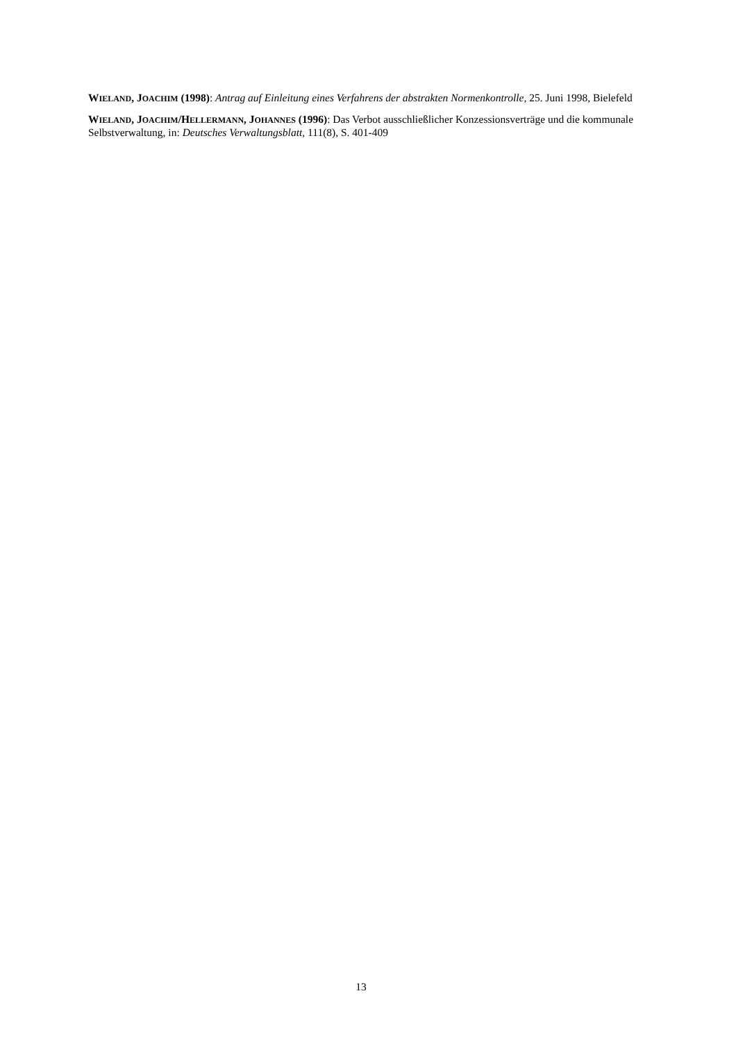WIELAND, JOACHIM (1998): Antrag auf Einleitung eines Verfahrens der abstrakten Normenkontrolle, 25. Juni 1998, Bielefeld
WIELAND, JOACHIM/HELLERMANN, JOHANNES (1996): Das Verbot ausschließlicher Konzessionsverträge und die kommunale Selbstverwaltung, in: Deutsches Verwaltungsblatt, 111(8), S. 401-409
13